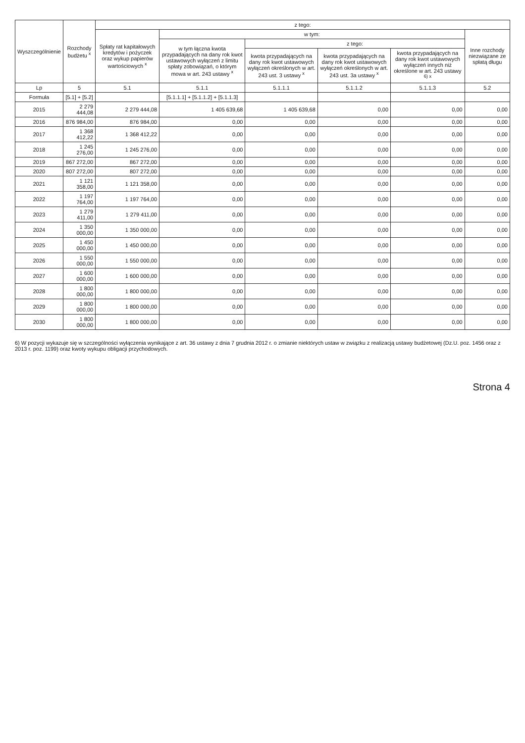| Wyszczególnienie | Rozchody budżetu <sup>x</sup> | z tego: | | | | | |
| --- | --- | --- | --- | --- | --- | --- | --- |
| | | Spłaty rat kapitałowych kredytów i pożyczek oraz wykup papierów wartościowych <sup>x</sup> | w tym: | | | | Inne rozchody niezwiązane ze spłatą długu |
| | | | w tym łączna kwota przypadających na dany rok kwot ustawowych wyłączeń z limitu spłaty zobowiązań, o którym mowa w art. 243 ustawy <sup>x</sup> | z tego: | | | |
| | | | | kwota przypadających na dany rok kwot ustawowych wyłączeń określonych w art. 243 ust. 3 ustawy <sup>x</sup> | kwota przypadających na dany rok kwot ustawowych wyłączeń określonych w art. 243 ust. 3a ustawy <sup>x</sup> | kwota przypadających na dany rok kwot ustawowych wyłączeń innych niż określone w art. 243 ustawy <sup>6) x</sup> | |
| Lp | 5 | 5.1 | 5.1.1 | 5.1.1.1 | 5.1.1.2 | 5.1.1.3 | 5.2 |
| Formuła | [5.1] + [5.2] | | [5.1.1.1] + [5.1.1.2] + [5.1.1.3] | | | | |
| 2015 | 2 279 444,08 | 2 279 444,08 | 1 405 639,68 | 1 405 639,68 | 0,00 | 0,00 | 0,00 |
| 2016 | 876 984,00 | 876 984,00 | 0,00 | 0,00 | 0,00 | 0,00 | 0,00 |
| 2017 | 1 368 412,22 | 1 368 412,22 | 0,00 | 0,00 | 0,00 | 0,00 | 0,00 |
| 2018 | 1 245 276,00 | 1 245 276,00 | 0,00 | 0,00 | 0,00 | 0,00 | 0,00 |
| 2019 | 867 272,00 | 867 272,00 | 0,00 | 0,00 | 0,00 | 0,00 | 0,00 |
| 2020 | 807 272,00 | 807 272,00 | 0,00 | 0,00 | 0,00 | 0,00 | 0,00 |
| 2021 | 1 121 358,00 | 1 121 358,00 | 0,00 | 0,00 | 0,00 | 0,00 | 0,00 |
| 2022 | 1 197 764,00 | 1 197 764,00 | 0,00 | 0,00 | 0,00 | 0,00 | 0,00 |
| 2023 | 1 279 411,00 | 1 279 411,00 | 0,00 | 0,00 | 0,00 | 0,00 | 0,00 |
| 2024 | 1 350 000,00 | 1 350 000,00 | 0,00 | 0,00 | 0,00 | 0,00 | 0,00 |
| 2025 | 1 450 000,00 | 1 450 000,00 | 0,00 | 0,00 | 0,00 | 0,00 | 0,00 |
| 2026 | 1 550 000,00 | 1 550 000,00 | 0,00 | 0,00 | 0,00 | 0,00 | 0,00 |
| 2027 | 1 600 000,00 | 1 600 000,00 | 0,00 | 0,00 | 0,00 | 0,00 | 0,00 |
| 2028 | 1 800 000,00 | 1 800 000,00 | 0,00 | 0,00 | 0,00 | 0,00 | 0,00 |
| 2029 | 1 800 000,00 | 1 800 000,00 | 0,00 | 0,00 | 0,00 | 0,00 | 0,00 |
| 2030 | 1 800 000,00 | 1 800 000,00 | 0,00 | 0,00 | 0,00 | 0,00 | 0,00 |
6) W pozycji wykazuje się w szczególności wyłączenia wynikające z art. 36 ustawy z dnia 7 grudnia 2012 r. o zmianie niektórych ustaw w związku z realizacją ustawy budżetowej (Dz.U. poz. 1456 oraz z 2013 r. poz. 1199) oraz kwoty wykupu obligacji przychodowych.
Strona 4